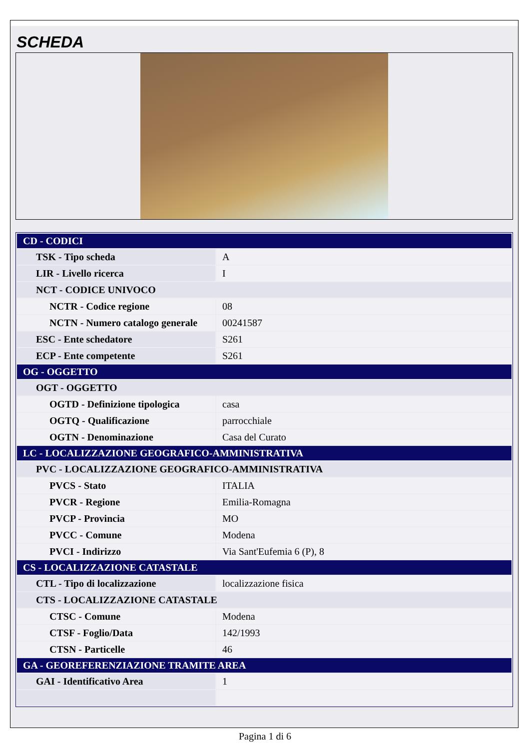SCHEDA
| CD - CODICI | |
| TSK - Tipo scheda | A |
| LIR - Livello ricerca | I |
| NCT - CODICE UNIVOCO | |
| NCTR - Codice regione | 08 |
| NCTN - Numero catalogo generale | 00241587 |
| ESC - Ente schedatore | S261 |
| ECP - Ente competente | S261 |
| OG - OGGETTO | |
| OGT - OGGETTO | |
| OGTD - Definizione tipologica | casa |
| OGTQ - Qualificazione | parrocchiale |
| OGTN - Denominazione | Casa del Curato |
| LC - LOCALIZZAZIONE GEOGRAFICO-AMMINISTRATIVA | |
| PVC - LOCALIZZAZIONE GEOGRAFICO-AMMINISTRATIVA | |
| PVCS - Stato | ITALIA |
| PVCR - Regione | Emilia-Romagna |
| PVCP - Provincia | MO |
| PVCC - Comune | Modena |
| PVCI - Indirizzo | Via Sant'Eufemia 6 (P), 8 |
| CS - LOCALIZZAZIONE CATASTALE | |
| CTL - Tipo di localizzazione | localizzazione fisica |
| CTS - LOCALIZZAZIONE CATASTALE | |
| CTSC - Comune | Modena |
| CTSF - Foglio/Data | 142/1993 |
| CTSN - Particelle | 46 |
| GA - GEOREFERENZIAZIONE TRAMITE AREA | |
| GAI - Identificativo Area | 1 |
Pagina 1 di 6